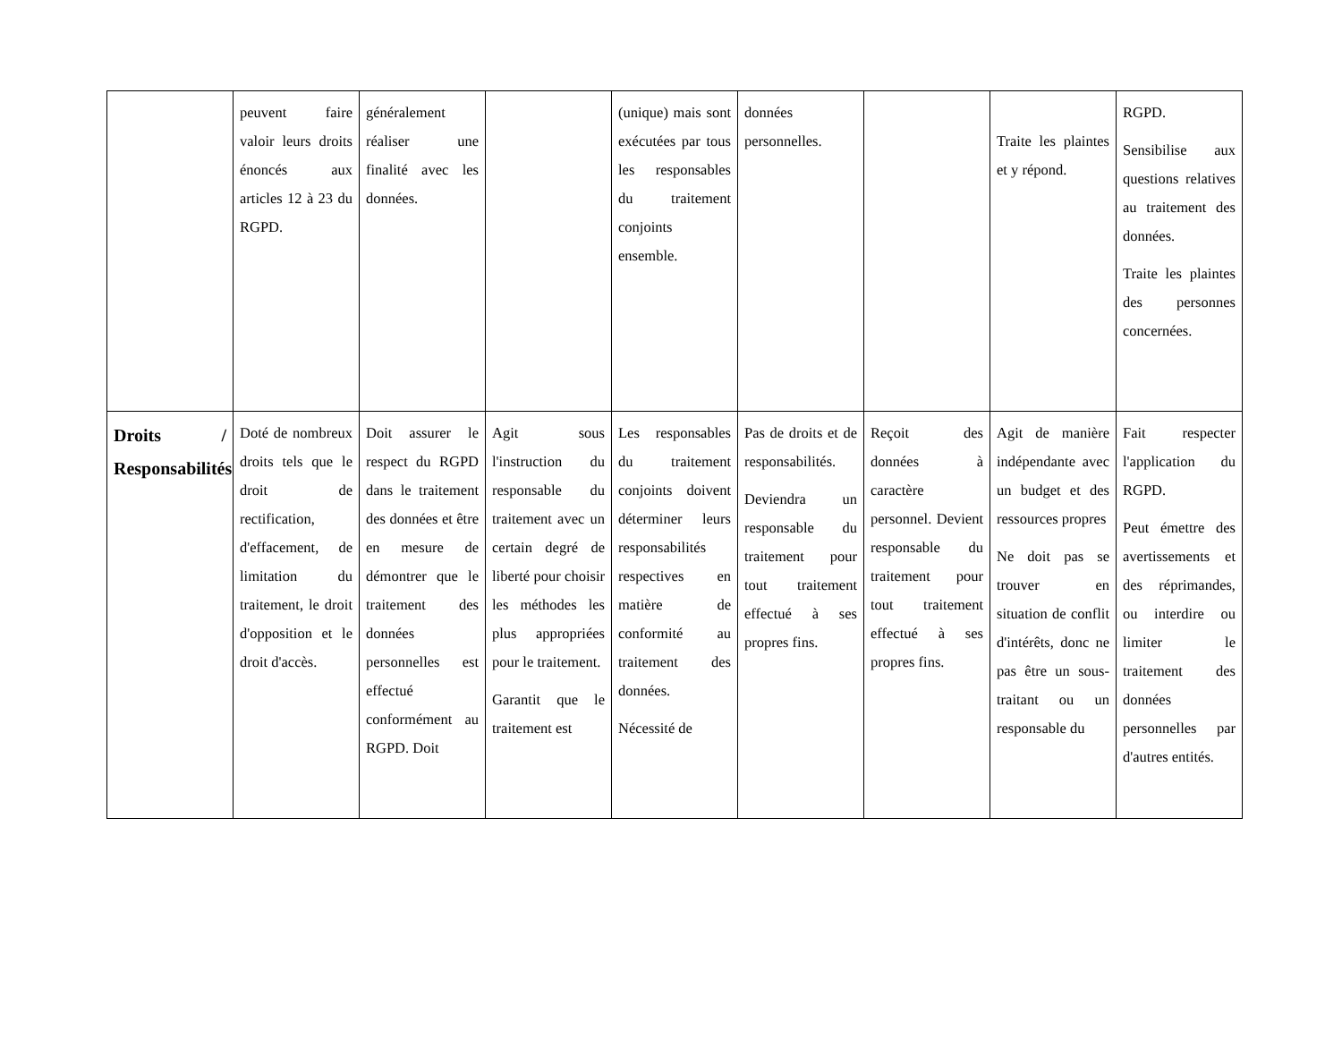| | peuvent faire valoir leurs droits énoncés aux articles 12 à 23 du RGPD. | généralement réaliser une finalité avec les données. | | (unique) mais sont exécutées par tous les responsables du traitement conjoints ensemble. | données personnelles. | | Traite les plaintes et y répond. | RGPD. Sensibilise aux questions relatives au traitement des données. Traite les plaintes des personnes concernées. |
| Droits / Responsabilités | Doté de nombreux droits tels que le droit de rectification, d'effacement, de limitation du traitement, le droit d'opposition et le droit d'accès. | Doit assurer le respect du RGPD dans le traitement des données et être en mesure de démontrer que le traitement des données personnelles est effectué conformément au RGPD. Doit | Agit sous l'instruction du responsable du traitement avec un certain degré de liberté pour choisir les méthodes les plus appropriées pour le traitement. Garantit que le traitement est | Les responsables du traitement conjoints doivent déterminer leurs responsabilités respectives en matière de conformité au traitement des données. Nécessité de | Pas de droits et de responsabilités. Deviendra un responsable du traitement pour tout traitement effectué à ses propres fins. | Reçoit des données à caractère personnel. Devient responsable du traitement pour tout traitement effectué à ses propres fins. | Agit de manière indépendante avec un budget et des ressources propres Ne doit pas se trouver en situation de conflit d'intérêts, donc ne pas être un sous-traitant ou un responsable du | Fait respecter l'application du RGPD. Peut émettre des avertissements et des réprimandes, ou interdire ou limiter le traitement des données personnelles par d'autres entités. |